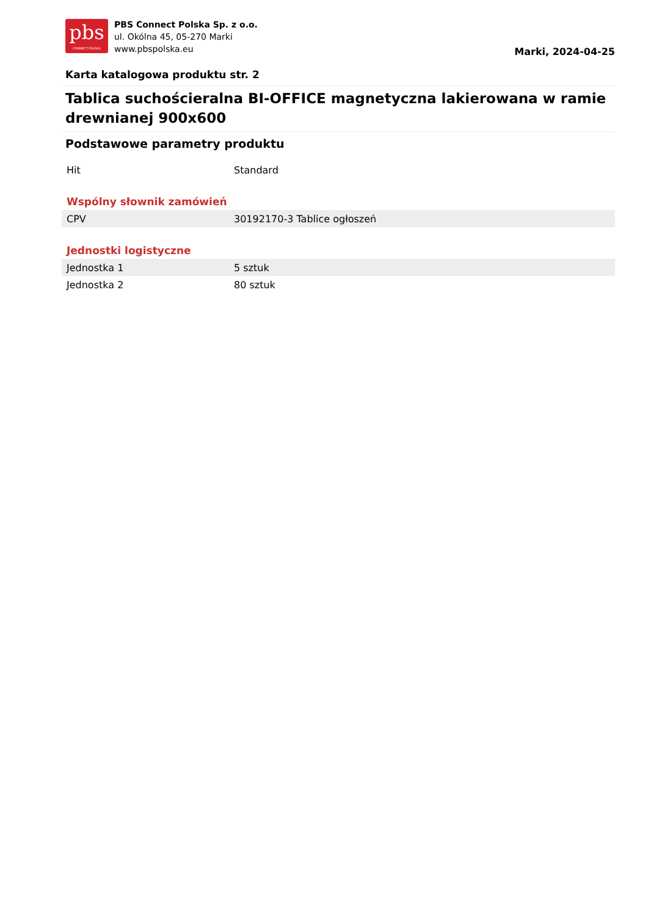pbs
CONNECT POLSKA
PBS Connect Polska Sp. z o.o.
ul. Okólna 45, 05-270 Marki
www.pbspolska.eu
Marki, 2024-04-25
Karta katalogowa produktu str. 2
Tablica suchościeralna BI-OFFICE magnetyczna lakierowana w ramie drewnianej 900x600
Podstawowe parametry produktu
| Hit | Standard |
Wspólny słownik zamówień
| CPV | 30192170-3 Tablice ogłoszeń |
Jednostki logistyczne
| Jednostka 1 | 5 sztuk |
| Jednostka 2 | 80 sztuk |